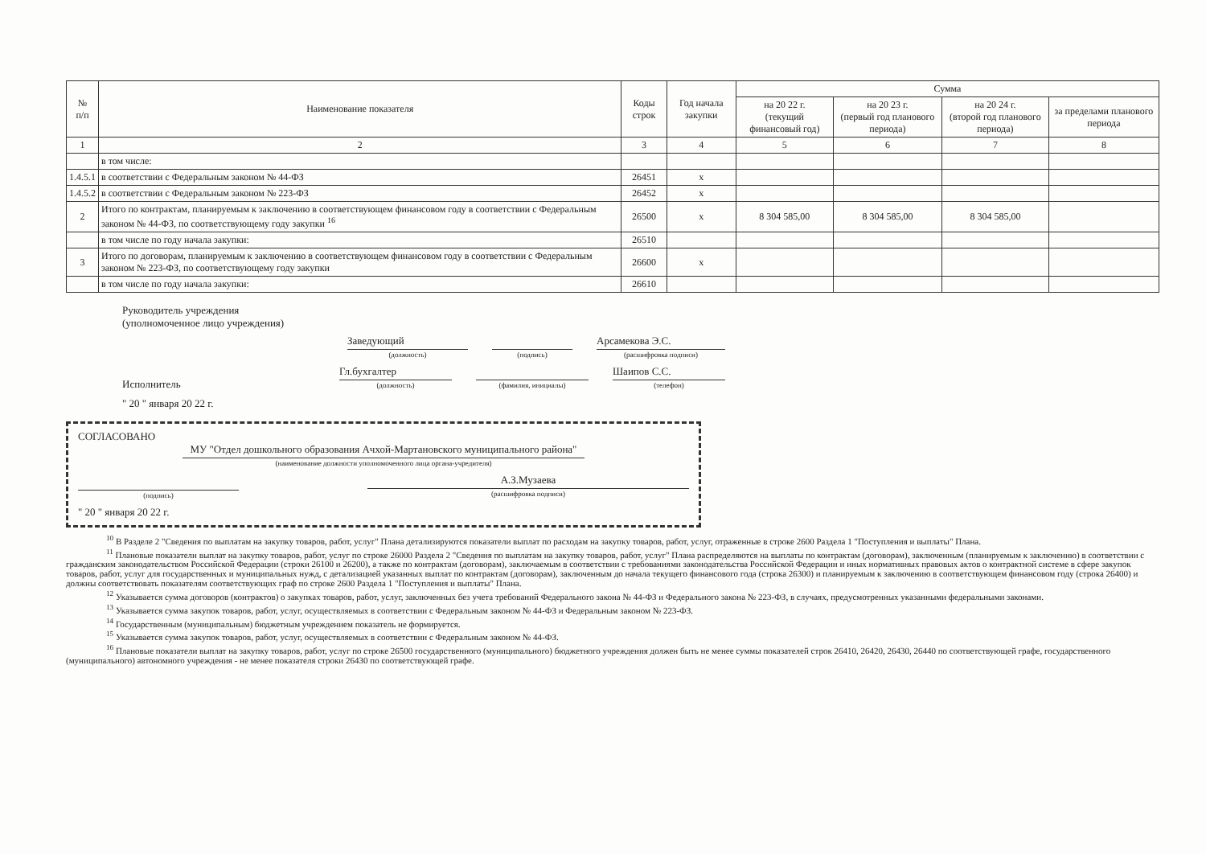| № п/п | Наименование показателя | Коды строк | Год начала закупки | Сумма | | | |
| --- | --- | --- | --- | --- | --- | --- | --- |
| | | | | на 20 22 г. (текущий финансовый год) | на 20 23 г. (первый год планового периода) | на 20 24 г. (второй год планового периода) | за пределами планового периода |
| 1 | 2 | 3 | 4 | 5 | 6 | 7 | 8 |
| | в том числе: | | | | | | |
| 1.4.5.1 | в соответствии с Федеральным законом № 44-ФЗ | 26451 | x | | | | |
| 1.4.5.2 | в соответствии с Федеральным законом № 223-ФЗ | 26452 | x | | | | |
| 2 | Итого по контрактам, планируемым к заключению в соответствующем финансовом году в соответствии с Федеральным законом № 44-ФЗ, по соответствующему году закупки <sup>16</sup> | 26500 | x | 8 304 585,00 | 8 304 585,00 | 8 304 585,00 | |
| | в том числе по году начала закупки: | 26510 | | | | | |
| 3 | Итого по договорам, планируемым к заключению в соответствующем финансовом году в соответствии с Федеральным законом № 223-ФЗ, по соответствующему году закупки | 26600 | x | | | | |
| | в том числе по году начала закупки: | 26610 | | | | | |
Руководитель учреждения
(уполномоченное лицо учреждения)
Заведующий
(должность)
(подпись) Арсамекова Э.С.
(расшифровка подписи)
Исполнитель Гл.бухгалтер
(должность)
(фамилия, инициалы) Шаипов С.С.
(телефон)
" 20 " января 20 22 г.
СОГЛАСОВАНО
МУ "Отдел дошкольного образования Ачхой-Мартановского муниципального района"
(наименование должности уполномоченного лица органа-учредителя)
(подпись) А.З.Музаева
(расшифровка подписи)
" 20 " января 20 22 г.
<sup>10</sup> В Разделе 2 "Сведения по выплатам на закупку товаров, работ, услуг" Плана детализируются показатели выплат по расходам на закупку товаров, работ, услуг, отраженные в строке 2600 Раздела 1 "Поступления и выплаты" Плана.
<sup>11</sup> Плановые показатели выплат на закупку товаров, работ, услуг по строке 26000 Раздела 2 "Сведения по выплатам на закупку товаров, работ, услуг" Плана распределяются на выплаты по контрактам (договорам), заключенным (планируемым к заключению) в соответствии с гражданским законодательством Российской Федерации (строки 26100 и 26200), а также по контрактам (договорам), заключаемым в соответствии с требованиями законодательства Российской Федерации и иных нормативных правовых актов о контрактной системе в сфере закупок товаров, работ, услуг для государственных и муниципальных нужд, с детализацией указанных выплат по контрактам (договорам), заключенным до начала текущего финансового года (строка 26300) и планируемым к заключению в соответствующем финансовом году (строка 26400) и должны соответствовать показателям соответствующих граф по строке 2600 Раздела 1 "Поступления и выплаты" Плана.
<sup>12</sup> Указывается сумма договоров (контрактов) о закупках товаров, работ, услуг, заключенных без учета требований Федерального закона № 44-ФЗ и Федерального закона № 223-ФЗ, в случаях, предусмотренных указанными федеральными законами.
<sup>13</sup> Указывается сумма закупок товаров, работ, услуг, осуществляемых в соответствии с Федеральным законом № 44-ФЗ и Федеральным законом № 223-ФЗ.
<sup>14</sup> Государственным (муниципальным) бюджетным учреждением показатель не формируется.
<sup>15</sup> Указывается сумма закупок товаров, работ, услуг, осуществляемых в соответствии с Федеральным законом № 44-ФЗ.
<sup>16</sup> Плановые показатели выплат на закупку товаров, работ, услуг по строке 26500 государственного (муниципального) бюджетного учреждения должен быть не менее суммы показателей строк 26410, 26420, 26430, 26440 по соответствующей графе, государственного (муниципального) автономного учреждения - не менее показателя строки 26430 по соответствующей графе.